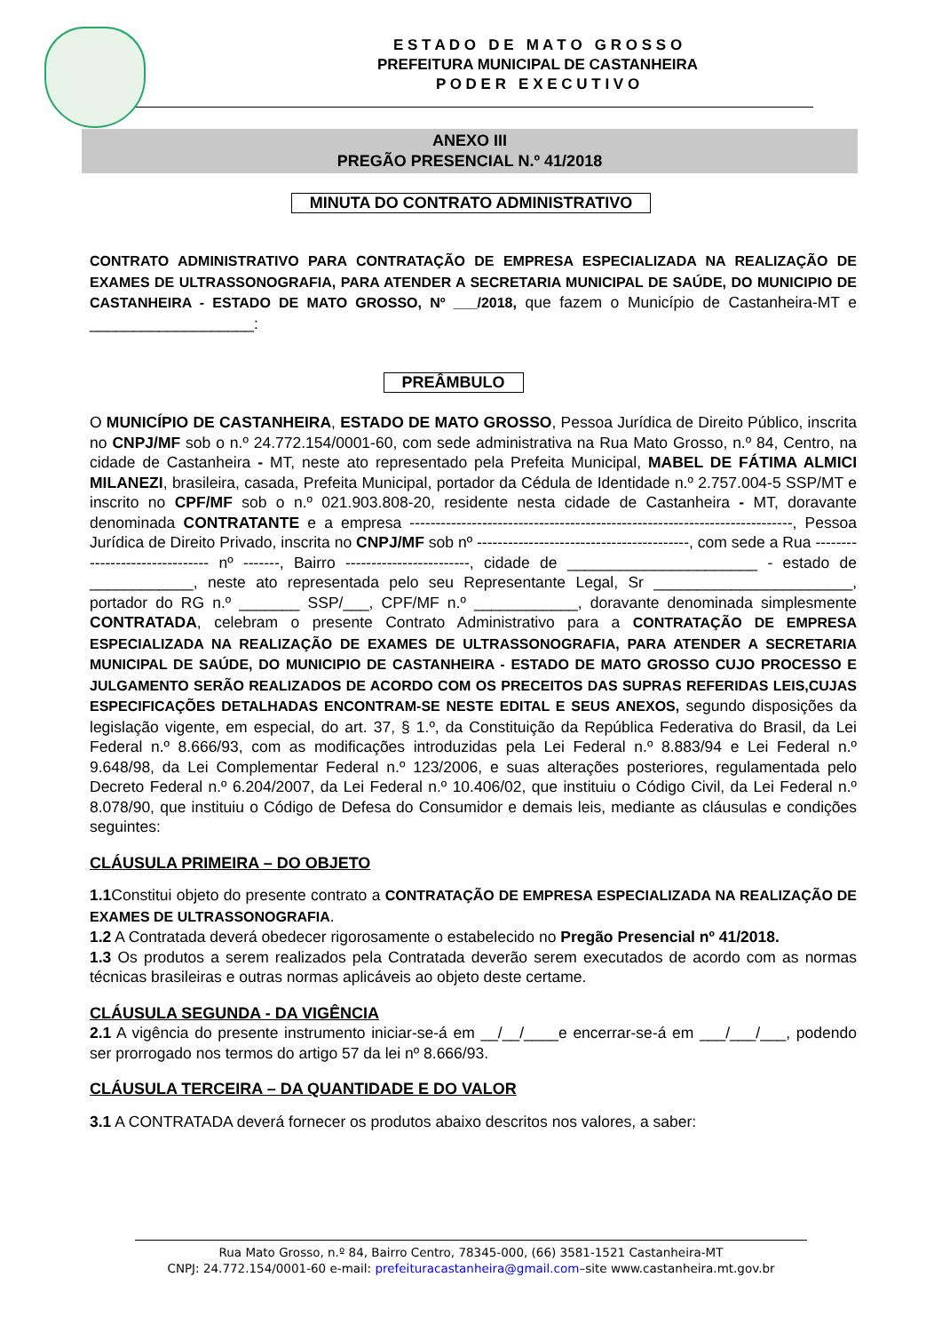E S T A D O D E M A T O G R O S S O
PREFEITURA MUNICIPAL DE CASTANHEIRA
P O D E R E X E C U T I V O
ANEXO III
PREGÃO PRESENCIAL N.º 41/2018
MINUTA DO CONTRATO ADMINISTRATIVO
CONTRATO ADMINISTRATIVO PARA CONTRATAÇÃO DE EMPRESA ESPECIALIZADA NA REALIZAÇÃO DE EXAMES DE ULTRASSONOGRAFIA, PARA ATENDER A SECRETARIA MUNICIPAL DE SAÚDE, DO MUNICIPIO DE CASTANHEIRA - ESTADO DE MATO GROSSO, Nº ___/2018, que fazem o Município de Castanheira-MT e ___________________:
PREÂMBULO
O MUNICÍPIO DE CASTANHEIRA, ESTADO DE MATO GROSSO, Pessoa Jurídica de Direito Público, inscrita no CNPJ/MF sob o n.º 24.772.154/0001-60, com sede administrativa na Rua Mato Grosso, n.º 84, Centro, na cidade de Castanheira - MT, neste ato representado pela Prefeita Municipal, MABEL DE FÁTIMA ALMICI MILANEZI, brasileira, casada, Prefeita Municipal, portador da Cédula de Identidade n.º 2.757.004-5 SSP/MT e inscrito no CPF/MF sob o n.º 021.903.808-20, residente nesta cidade de Castanheira - MT, doravante denominada CONTRATANTE e a empresa --------------------------------------------------------------------------, Pessoa Jurídica de Direito Privado, inscrita no CNPJ/MF sob nº -----------------------------------------, com sede a Rua ------------------------------- nº -------, Bairro ------------------------, cidade de ______________________ - estado de ____________, neste ato representada pelo seu Representante Legal, Sr _______________________, portador do RG n.º _______ SSP/___, CPF/MF n.º ____________, doravante denominada simplesmente CONTRATADA, celebram o presente Contrato Administrativo para a CONTRATAÇÃO DE EMPRESA ESPECIALIZADA NA REALIZAÇÃO DE EXAMES DE ULTRASSONOGRAFIA, PARA ATENDER A SECRETARIA MUNICIPAL DE SAÚDE, DO MUNICIPIO DE CASTANHEIRA - ESTADO DE MATO GROSSO CUJO PROCESSO E JULGAMENTO SERÃO REALIZADOS DE ACORDO COM OS PRECEITOS DAS SUPRAS REFERIDAS LEIS,CUJAS ESPECIFICAÇÕES DETALHADAS ENCONTRAM-SE NESTE EDITAL E SEUS ANEXOS, segundo disposições da legislação vigente, em especial, do art. 37, § 1.º, da Constituição da República Federativa do Brasil, da Lei Federal n.º 8.666/93, com as modificações introduzidas pela Lei Federal n.º 8.883/94 e Lei Federal n.º 9.648/98, da Lei Complementar Federal n.º 123/2006, e suas alterações posteriores, regulamentada pelo Decreto Federal n.º 6.204/2007, da Lei Federal n.º 10.406/02, que instituiu o Código Civil, da Lei Federal n.º 8.078/90, que instituiu o Código de Defesa do Consumidor e demais leis, mediante as cláusulas e condições seguintes:
CLÁUSULA PRIMEIRA – DO OBJETO
1.1 Constitui objeto do presente contrato a CONTRATAÇÃO DE EMPRESA ESPECIALIZADA NA REALIZAÇÃO DE EXAMES DE ULTRASSONOGRAFIA.
1.2 A Contratada deverá obedecer rigorosamente o estabelecido no Pregão Presencial nº 41/2018.
1.3 Os produtos a serem realizados pela Contratada deverão serem executados de acordo com as normas técnicas brasileiras e outras normas aplicáveis ao objeto deste certame.
CLÁUSULA SEGUNDA - DA VIGÊNCIA
2.1 A vigência do presente instrumento iniciar-se-á em __/__/____e encerrar-se-á em ___/___/___, podendo ser prorrogado nos termos do artigo 57 da lei nº 8.666/93.
CLÁUSULA TERCEIRA – DA QUANTIDADE E DO VALOR
3.1 A CONTRATADA deverá fornecer os produtos abaixo descritos nos valores, a saber:
Rua Mato Grosso, n.º 84, Bairro Centro, 78345-000, (66) 3581-1521 Castanheira-MT
CNPJ: 24.772.154/0001-60 e-mail: prefeituracastanheira@gmail.com–site www.castanheira.mt.gov.br